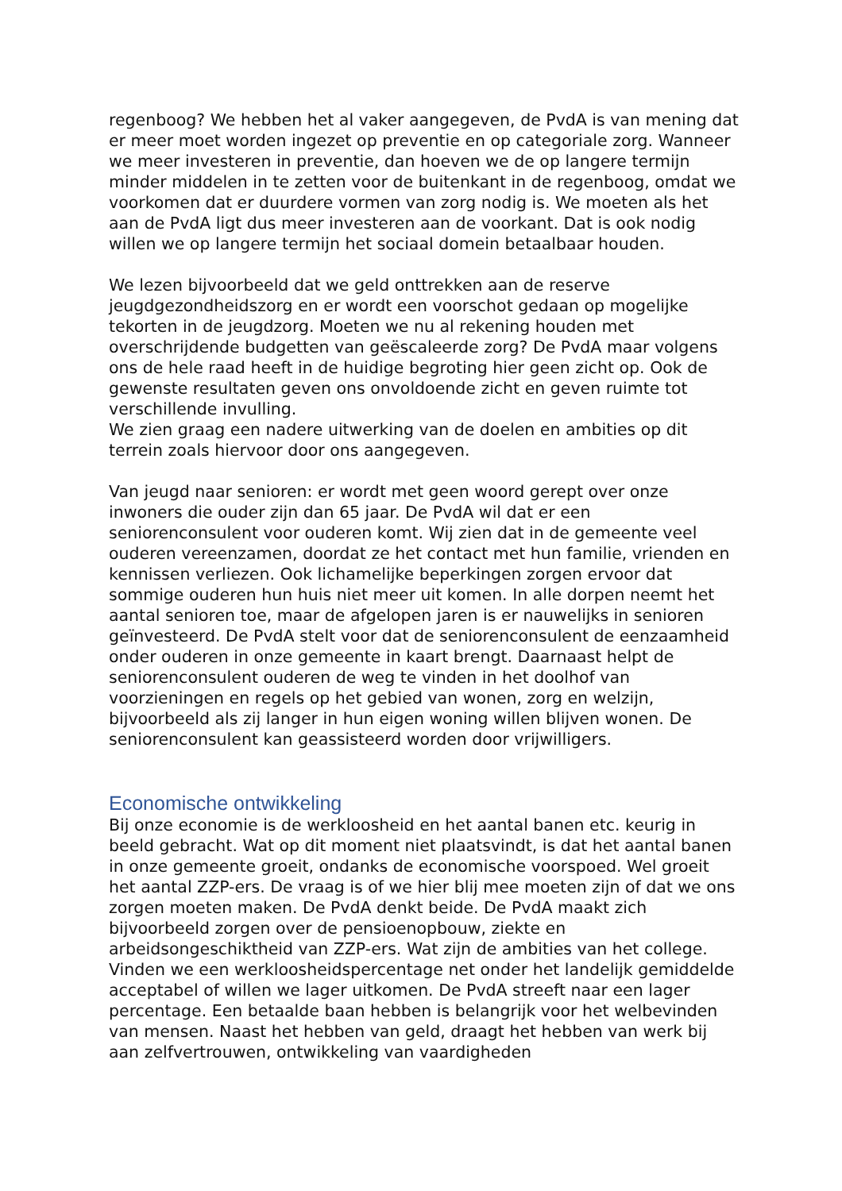regenboog? We hebben het al vaker aangegeven, de PvdA is van mening dat er meer moet worden ingezet op preventie en op categoriale zorg. Wanneer we meer investeren in preventie, dan hoeven we de op langere termijn minder middelen in te zetten voor de buitenkant in de regenboog, omdat we voorkomen dat er duurdere vormen van zorg nodig is. We moeten als het aan de PvdA ligt dus meer investeren aan de voorkant. Dat is ook nodig willen we op langere termijn het sociaal domein betaalbaar houden.
We lezen bijvoorbeeld dat we geld onttrekken aan de reserve jeugdgezondheidszorg en er wordt een voorschot gedaan op mogelijke tekorten in de jeugdzorg. Moeten we nu al rekening houden met overschrijdende budgetten van geëscaleerde zorg? De PvdA maar volgens ons de hele raad heeft in de huidige begroting hier geen zicht op. Ook de gewenste resultaten geven ons onvoldoende zicht en geven ruimte tot verschillende invulling.
We zien graag een nadere uitwerking van de doelen en ambities op dit terrein zoals hiervoor door ons aangegeven.
Van jeugd naar senioren: er wordt met geen woord gerept over onze inwoners die ouder zijn dan 65 jaar. De PvdA wil dat er een seniorenconsulent voor ouderen komt. Wij zien dat in de gemeente veel ouderen vereenzamen, doordat ze het contact met hun familie, vrienden en kennissen verliezen. Ook lichamelijke beperkingen zorgen ervoor dat sommige ouderen hun huis niet meer uit komen. In alle dorpen neemt het aantal senioren toe, maar de afgelopen jaren is er nauwelijks in senioren geïnvesteerd. De PvdA stelt voor dat de seniorenconsulent de eenzaamheid onder ouderen in onze gemeente in kaart brengt. Daarnaast helpt de seniorenconsulent ouderen de weg te vinden in het doolhof van voorzieningen en regels op het gebied van wonen, zorg en welzijn, bijvoorbeeld als zij langer in hun eigen woning willen blijven wonen. De seniorenconsulent kan geassisteerd worden door vrijwilligers.
Economische ontwikkeling
Bij onze economie is de werkloosheid en het aantal banen etc. keurig in beeld gebracht. Wat op dit moment niet plaatsvindt, is dat het aantal banen in onze gemeente groeit, ondanks de economische voorspoed. Wel groeit het aantal ZZP-ers. De vraag is of we hier blij mee moeten zijn of dat we ons zorgen moeten maken. De PvdA denkt beide. De PvdA maakt zich bijvoorbeeld zorgen over de pensioenopbouw, ziekte en arbeidsongeschiktheid van ZZP-ers. Wat zijn de ambities van het college. Vinden we een werkloosheidspercentage net onder het landelijk gemiddelde acceptabel of willen we lager uitkomen. De PvdA streeft naar een lager percentage. Een betaalde baan hebben is belangrijk voor het welbevinden van mensen. Naast het hebben van geld, draagt het hebben van werk bij aan zelfvertrouwen, ontwikkeling van vaardigheden